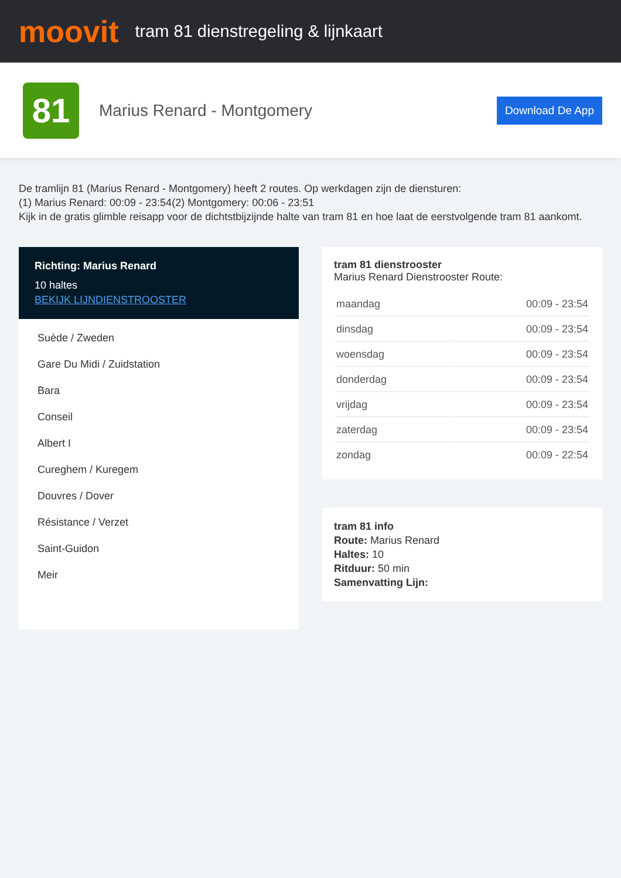moovit
tram 81 dienstregeling & lijnkaart
81
Marius Renard - Montgomery
Download De App
De tramlijn 81 (Marius Renard - Montgomery) heeft 2 routes. Op werkdagen zijn de diensturen:
(1) Marius Renard: 00:09 - 23:54(2) Montgomery: 00:06 - 23:51
Kijk in de gratis glimble reisapp voor de dichtstbijzijnde halte van tram 81 en hoe laat de eerstvolgende tram 81 aankomt.
Richting: Marius Renard
10 haltes
BEKIJK LIJNDIENSTROOSTER
Suède / Zweden
Gare Du Midi / Zuidstation
Bara
Conseil
Albert I
Cureghem / Kuregem
Douvres / Dover
Résistance / Verzet
Saint-Guidon
Meir
tram 81 dienstrooster
Marius Renard Dienstrooster Route:
| maandag | 00:09 - 23:54 |
| dinsdag | 00:09 - 23:54 |
| woensdag | 00:09 - 23:54 |
| donderdag | 00:09 - 23:54 |
| vrijdag | 00:09 - 23:54 |
| zaterdag | 00:09 - 23:54 |
| zondag | 00:09 - 22:54 |
tram 81 info
Route: Marius Renard
Haltes: 10
Ritduur: 50 min
Samenvatting Lijn: